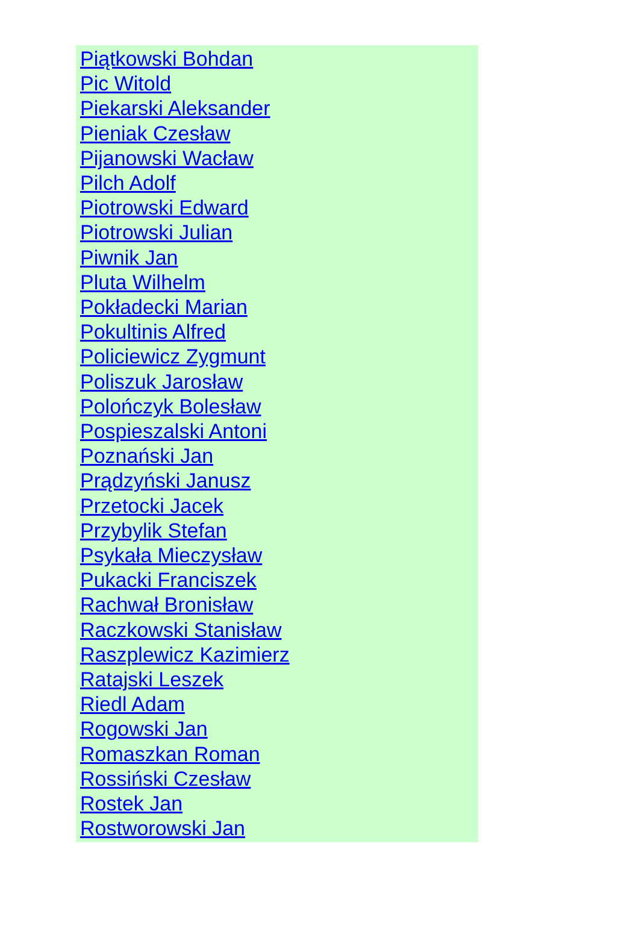Piątkowski Bohdan
Pic Witold
Piekarski Aleksander
Pieniak Czesław
Pijanowski Wacław
Pilch Adolf
Piotrowski Edward
Piotrowski Julian
Piwnik Jan
Pluta Wilhelm
Pokładecki Marian
Pokultinis Alfred
Policiewicz Zygmunt
Poliszuk Jarosław
Polończyk Bolesław
Pospieszalski Antoni
Poznański Jan
Prądzyński Janusz
Przetocki Jacek
Przybylik Stefan
Psykała Mieczysław
Pukacki Franciszek
Rachwał Bronisław
Raczkowski Stanisław
Raszplewicz Kazimierz
Ratajski Leszek
Riedl Adam
Rogowski Jan
Romaszkan Roman
Rossiński Czesław
Rostek Jan
Rostworowski Jan